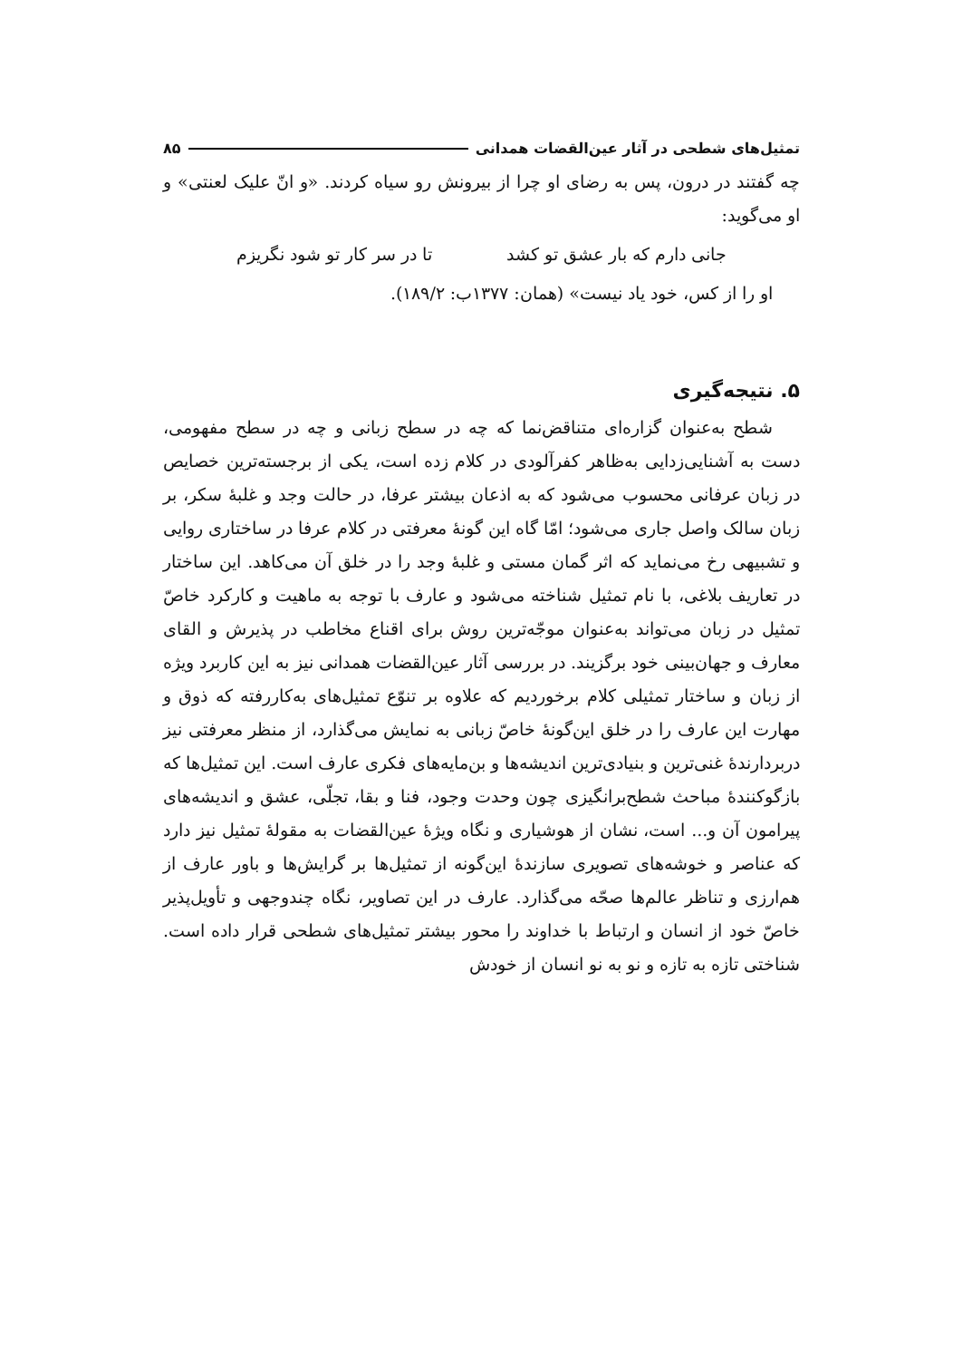تمثیل‌های شطحی در آثار عین‌القضات همدانی ۸۵
چه گفتند در درون، پس به رضای او چرا از بیرونش رو سیاه کردند. «و انّ علیک لعنتی» و او می‌گوید:
جانی دارم که بار عشق تو کشد تا در سر کار تو شود نگریزم
او را از کس، خود یاد نیست» (همان: ۱۳۷۷ب: ۱۸۹/۲).
۵. نتیجه‌گیری
شطح به‌عنوان گزاره‌ای متناقض‌نما که چه در سطح زبانی و چه در سطح مفهومی، دست به آشنایی‌زدایی به‌ظاهر کفرآلودی در کلام زده است، یکی از برجسته‌ترین خصایص در زبان عرفانی محسوب می‌شود که به اذعان بیشتر عرفا، در حالت وجد و غلبهٔ سکر، بر زبان سالک واصل جاری می‌شود؛ امّا گاه این گونهٔ معرفتی در کلام عرفا در ساختاری روایی و تشبیهی رخ می‌نماید که اثر گمان مستی و غلبهٔ وجد را در خلق آن می‌کاهد. این ساختار در تعاریف بلاغی، با نام تمثیل شناخته می‌شود و عارف با توجه به ماهیت و کارکرد خاصّ تمثیل در زبان می‌تواند به‌عنوان موجّه‌ترین روش برای اقناع مخاطب در پذیرش و القای معارف و جهان‌بینی خود برگزیند. در بررسی آثار عین‌القضات همدانی نیز به این کاربرد ویژه از زبان و ساختار تمثیلی کلام برخوردیم که علاوه بر تنوّع تمثیل‌های به‌کاررفته که ذوق و مهارت این عارف را در خلق این‌گونهٔ خاصّ زبانی به نمایش می‌گذارد، از منظر معرفتی نیز دربردارندهٔ غنی‌ترین و بنیادی‌ترین اندیشه‌ها و بن‌مایه‌های فکری عارف است. این تمثیل‌ها که بازگوکنندهٔ مباحث شطح‌برانگیزی چون وحدت وجود، فنا و بقا، تجلّی، عشق و اندیشه‌های پیرامون آن و... است، نشان از هوشیاری و نگاه ویژهٔ عین‌القضات به مقولهٔ تمثیل نیز دارد که عناصر و خوشه‌های تصویری سازندهٔ این‌گونه از تمثیل‌ها بر گرایش‌ها و باور عارف از هم‌ارزی و تناظر عالم‌ها صحّه می‌گذارد. عارف در این تصاویر، نگاه چندوجهی و تأویل‌پذیر خاصّ خود از انسان و ارتباط با خداوند را محور بیشتر تمثیل‌های شطحی قرار داده است. شناختی تازه به تازه و نو به نو انسان از خودش